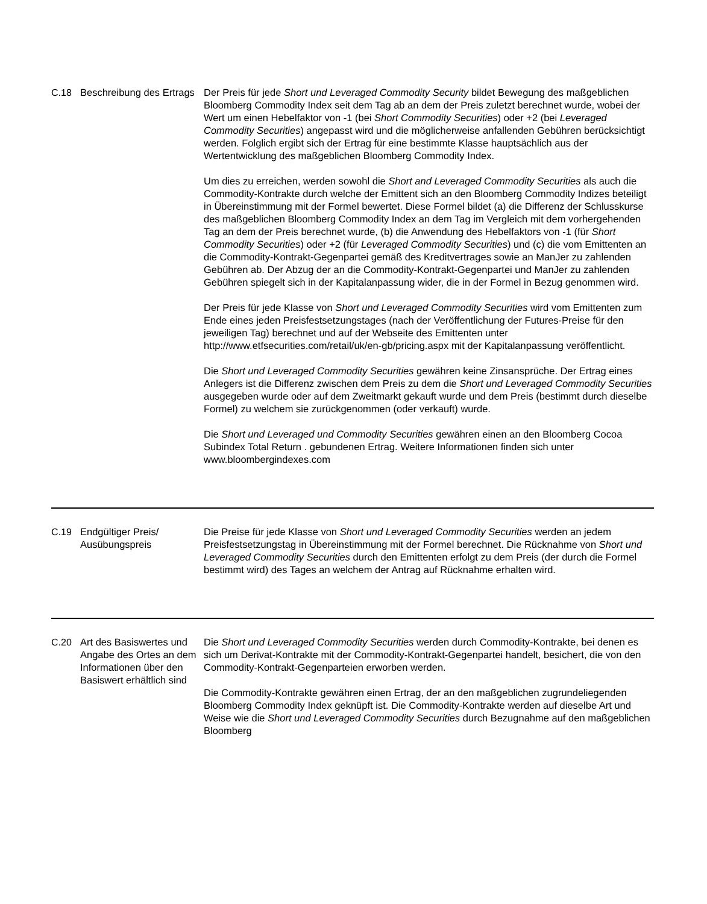| C.18 | Beschreibung des Ertrags | Der Preis für jede Short und Leveraged Commodity Security bildet Bewegung des maßgeblichen Bloomberg Commodity Index seit dem Tag ab an dem der Preis zuletzt berechnet wurde, wobei der Wert um einen Hebelfaktor von -1 (bei Short Commodity Securities ) oder +2 (bei Leveraged Commodity Securities ) angepasst wird und die möglicherweise anfallenden Gebühren berücksichtigt werden. Folglich ergibt sich der Ertrag für eine bestimmte Klasse hauptsächlich aus der Wertentwicklung des maßgeblichen Bloomberg Commodity Index. Um dies zu erreichen, werden sowohl die Short and Leveraged Commodity Securities als auch die Commodity-Kontrakte durch welche der Emittent sich an den Bloomberg Commodity Indizes beteiligt in Übereinstimmung mit der Formel bewertet. Diese Formel bildet (a) die Differenz der Schlusskurse des maßgeblichen Bloomberg Commodity Index an dem Tag im Vergleich mit dem vorhergehenden Tag an dem der Preis berechnet wurde, (b) die Anwendung des Hebelfaktors von -1 (für Short Commodity Securities ) oder +2 (für Leveraged Commodity Securities ) und (c) die vom Emittenten an die Commodity-Kontrakt-Gegenpartei gemäß des Kreditvertrages sowie an ManJer zu zahlenden Gebühren ab. Der Abzug der an die Commodity-Kontrakt-Gegenpartei und ManJer zu zahlenden Gebühren spiegelt sich in der Kapitalanpassung wider, die in der Formel in Bezug genommen wird. Der Preis für jede Klasse von Short und Leveraged Commodity Securities wird vom Emittenten zum Ende eines jeden Preisfestsetzungstages (nach der Veröffentlichung der Futures-Preise für den jeweiligen Tag) berechnet und auf der Webseite des Emittenten unter http://www.etfsecurities.com/retail/uk/en-gb/pricing.aspx mit der Kapitalanpassung veröffentlicht. Die Short und Leveraged Commodity Securities gewähren keine Zinsansprüche. Der Ertrag eines Anlegers ist die Differenz zwischen dem Preis zu dem die Short und Leveraged Commodity Securities ausgegeben wurde oder auf dem Zweitmarkt gekauft wurde und dem Preis (bestimmt durch dieselbe Formel) zu welchem sie zurückgenommen (oder verkauft) wurde. Die Short und Leveraged und Commodity Securities gewähren einen an den Bloomberg Cocoa Subindex Total Return . gebundenen Ertrag. Weitere Informationen finden sich unter www.bloombergindexes.com |
| C.19 | Endgültiger Preis/ Ausübungspreis | Die Preise für jede Klasse von Short und Leveraged Commodity Securities werden an jedem Preisfestsetzungstag in Übereinstimmung mit der Formel berechnet. Die Rücknahme von Short und Leveraged Commodity Securities durch den Emittenten erfolgt zu dem Preis (der durch die Formel bestimmt wird) des Tages an welchem der Antrag auf Rücknahme erhalten wird. |
| C.20 | Art des Basiswertes und Angabe des Ortes an dem Informationen über den Basiswert erhältlich sind | Die Short und Leveraged Commodity Securities werden durch Commodity-Kontrakte, bei denen es sich um Derivat-Kontrakte mit der Commodity-Kontrakt-Gegenpartei handelt, besichert, die von den Commodity-Kontrakt-Gegenparteien erworben werden. Die Commodity-Kontrakte gewähren einen Ertrag, der an den maßgeblichen zugrundeliegenden Bloomberg Commodity Index geknüpft ist. Die Commodity-Kontrakte werden auf dieselbe Art und Weise wie die Short und Leveraged Commodity Securities durch Bezugnahme auf den maßgeblichen Bloomberg |